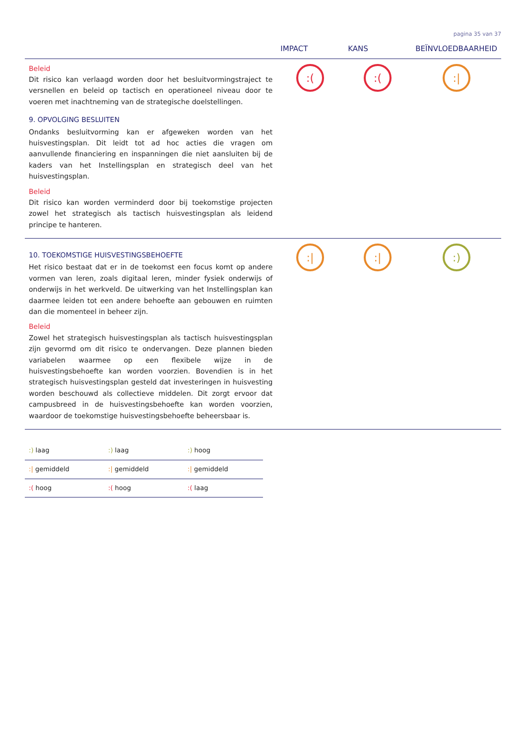pagina 35 van 37
| | IMPACT | KANS | BEÏNVLOEDBAARHEID |
| --- | --- | --- | --- |
| Beleid Dit risico kan verlaagd worden door het besluitvormingstraject te versnellen en beleid op tactisch en operationeel niveau door te voeren met inachtneming van de strategische doelstellingen. 9. OPVOLGING BESLUITEN Ondanks besluitvorming kan er afgeweken worden van het huisvestingsplan. Dit leidt tot ad hoc acties die vragen om aanvullende financiering en inspanningen die niet aansluiten bij de kaders van het Instellingsplan en strategisch deel van het huisvestingsplan. Beleid Dit risico kan worden verminderd door bij toekomstige projecten zowel het strategisch als tactisch huisvestingsplan als leidend principe te hanteren. | :( | :( | :/ |
| 10. TOEKOMSTIGE HUISVESTINGSBEHOEFTE Het risico bestaat dat er in de toekomst een focus komt op andere vormen van leren, zoals digitaal leren, minder fysiek onderwijs of onderwijs in het werkveld. De uitwerking van het Instellingsplan kan daarmee leiden tot een andere behoefte aan gebouwen en ruimten dan die momenteel in beheer zijn. Beleid Zowel het strategisch huisvestingsplan als tactisch huisvestingsplan zijn gevormd om dit risico te ondervangen. Deze plannen bieden variabelen waarmee op een flexibele wijze in de huisvestingsbehoefte kan worden voorzien. Bovendien is in het strategisch huisvestingsplan gesteld dat investeringen in huisvesting worden beschouwd als collectieve middelen. Dit zorgt ervoor dat campusbreed in de huisvestingsbehoefte kan worden voorzien, waardoor de toekomstige huisvestingsbehoefte beheersbaar is. | :/ | :/ | :) |
| :) laag | :) laag | :) hoog |
| :/ gemiddeld | :/ gemiddeld | :/ gemiddeld |
| :( hoog | :( hoog | :( laag |